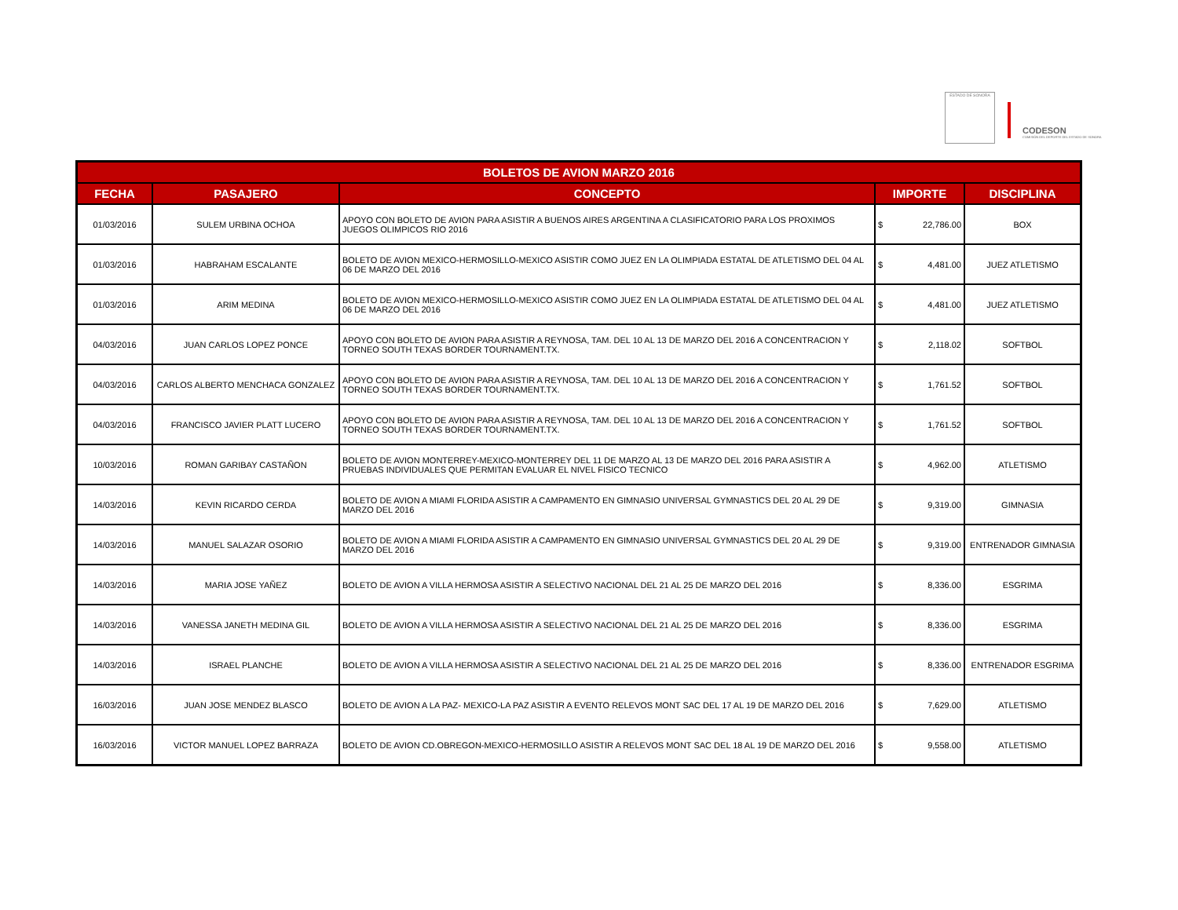ESTADO DE SONORA
CODESON
COMISIÓN DEL DEPORTE DEL ESTADO DE SONORA
| BOLETOS DE AVION MARZO 2016 | | | | |
| --- | --- | --- | --- | --- |
| FECHA | PASAJERO | CONCEPTO | IMPORTE | DISCIPLINA |
| 01/03/2016 | SULEM URBINA OCHOA | APOYO CON BOLETO DE AVION PARA ASISTIR A BUENOS AIRES ARGENTINA A CLASIFICATORIO PARA LOS PROXIMOS JUEGOS OLIMPICOS RIO 2016 | $ 22,786.00 | BOX |
| 01/03/2016 | HABRAHAM ESCALANTE | BOLETO DE AVION MEXICO-HERMOSILLO-MEXICO ASISTIR COMO JUEZ EN LA OLIMPIADA ESTATAL DE ATLETISMO DEL 04 AL 06 DE MARZO DEL 2016 | $ 4,481.00 | JUEZ ATLETISMO |
| 01/03/2016 | ARIM MEDINA | BOLETO DE AVION MEXICO-HERMOSILLO-MEXICO ASISTIR COMO JUEZ EN LA OLIMPIADA ESTATAL DE ATLETISMO DEL 04 AL 06 DE MARZO DEL 2016 | $ 4,481.00 | JUEZ ATLETISMO |
| 04/03/2016 | JUAN CARLOS LOPEZ PONCE | APOYO CON BOLETO DE AVION PARA ASISTIR A REYNOSA, TAM. DEL 10 AL 13 DE MARZO DEL 2016 A CONCENTRACION Y TORNEO SOUTH TEXAS BORDER TOURNAMENT.TX. | $ 2,118.02 | SOFTBOL |
| 04/03/2016 | CARLOS ALBERTO MENCHACA GONZALEZ | APOYO CON BOLETO DE AVION PARA ASISTIR A REYNOSA, TAM. DEL 10 AL 13 DE MARZO DEL 2016 A CONCENTRACION Y TORNEO SOUTH TEXAS BORDER TOURNAMENT.TX. | $ 1,761.52 | SOFTBOL |
| 04/03/2016 | FRANCISCO JAVIER PLATT LUCERO | APOYO CON BOLETO DE AVION PARA ASISTIR A REYNOSA, TAM. DEL 10 AL 13 DE MARZO DEL 2016 A CONCENTRACION Y TORNEO SOUTH TEXAS BORDER TOURNAMENT.TX. | $ 1,761.52 | SOFTBOL |
| 10/03/2016 | ROMAN GARIBAY CASTAÑON | BOLETO DE AVION MONTERREY-MEXICO-MONTERREY DEL 11 DE MARZO AL 13 DE MARZO DEL 2016 PARA ASISTIR A PRUEBAS INDIVIDUALES QUE PERMITAN EVALUAR EL NIVEL FISICO TECNICO | $ 4,962.00 | ATLETISMO |
| 14/03/2016 | KEVIN RICARDO CERDA | BOLETO DE AVION A MIAMI FLORIDA ASISTIR A CAMPAMENTO EN GIMNASIO UNIVERSAL GYMNASTICS DEL 20 AL 29 DE MARZO DEL 2016 | $ 9,319.00 | GIMNASIA |
| 14/03/2016 | MANUEL SALAZAR OSORIO | BOLETO DE AVION A MIAMI FLORIDA ASISTIR A CAMPAMENTO EN GIMNASIO UNIVERSAL GYMNASTICS DEL 20 AL 29 DE MARZO DEL 2016 | $ 9,319.00 | ENTRENADOR GIMNASIA |
| 14/03/2016 | MARIA JOSE YAÑEZ | BOLETO DE AVION A VILLA HERMOSA ASISTIR A SELECTIVO NACIONAL DEL 21 AL 25 DE MARZO DEL 2016 | $ 8,336.00 | ESGRIMA |
| 14/03/2016 | VANESSA JANETH MEDINA GIL | BOLETO DE AVION A VILLA HERMOSA ASISTIR A SELECTIVO NACIONAL DEL 21 AL 25 DE MARZO DEL 2016 | $ 8,336.00 | ESGRIMA |
| 14/03/2016 | ISRAEL PLANCHE | BOLETO DE AVION A VILLA HERMOSA ASISTIR A SELECTIVO NACIONAL DEL 21 AL 25 DE MARZO DEL 2016 | $ 8,336.00 | ENTRENADOR ESGRIMA |
| 16/03/2016 | JUAN JOSE MENDEZ BLASCO | BOLETO DE AVION A LA PAZ- MEXICO-LA PAZ ASISTIR A EVENTO RELEVOS MONT SAC DEL 17 AL 19 DE MARZO DEL 2016 | $ 7,629.00 | ATLETISMO |
| 16/03/2016 | VICTOR MANUEL LOPEZ BARRAZA | BOLETO DE AVION CD.OBREGON-MEXICO-HERMOSILLO ASISTIR A RELEVOS MONT SAC DEL 18 AL 19 DE MARZO DEL 2016 | $ 9,558.00 | ATLETISMO |